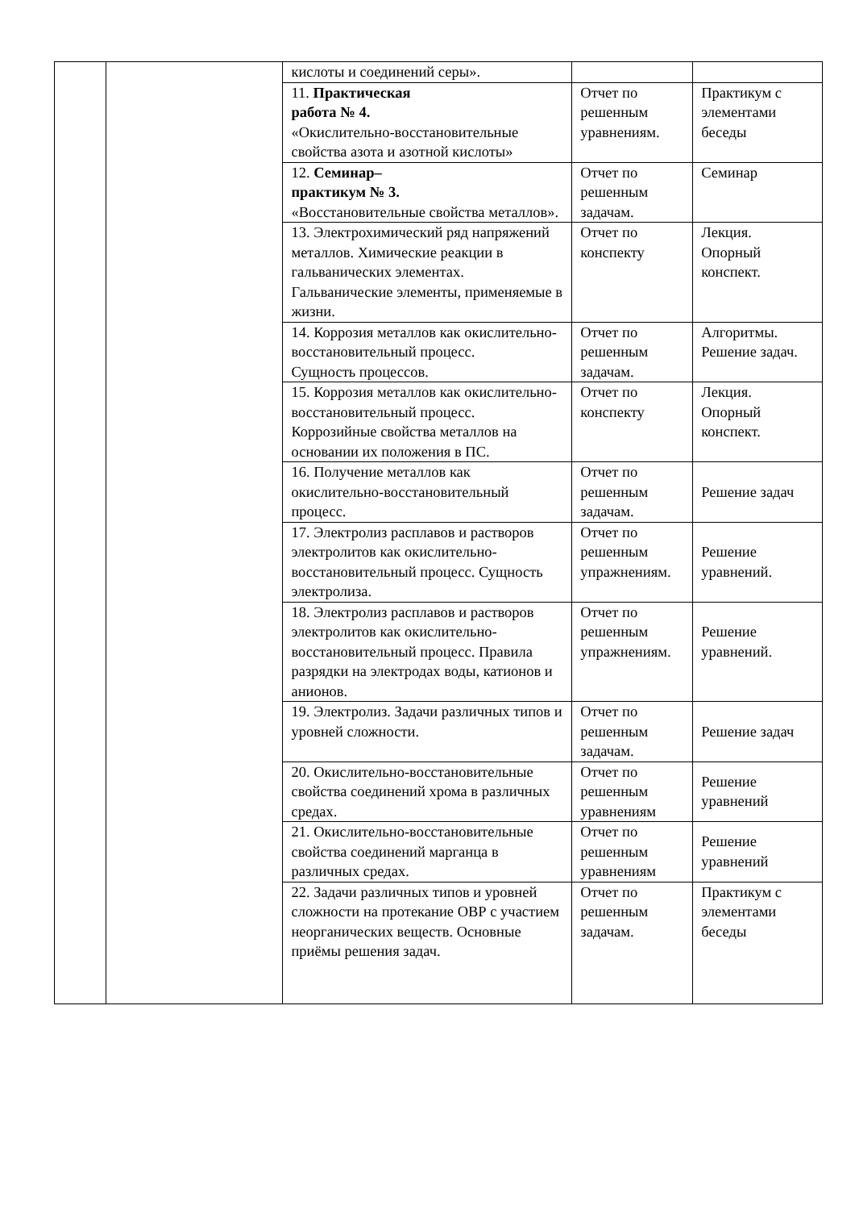| | | кислоты и соединений серы». | | |
| | | 11. Практическая работа № 4. «Окислительно-восстановительные свойства азота и азотной кислоты» | Отчет по решенным уравнениям. | Практикум с элементами беседы |
| | | 12. Семинар– практикум № 3. «Восстановительные свойства металлов». | Отчет по решенным задачам. | Семинар |
| | | 13. Электрохимический ряд напряжений металлов. Химические реакции в гальванических элементах. Гальванические элементы, применяемые в жизни. | Отчет по конспекту | Лекция. Опорный конспект. |
| | | 14. Коррозия металлов как окислительно-восстановительный процесс. Сущность процессов. | Отчет по решенным задачам. | Алгоритмы. Решение задач. |
| | | 15. Коррозия металлов как окислительно-восстановительный процесс. Коррозийные свойства металлов на основании их положения в ПС. | Отчет по конспекту | Лекция. Опорный конспект. |
| | | 16. Получение металлов как окислительно-восстановительный процесс. | Отчет по решенным задачам. | Решение задач |
| | | 17. Электролиз расплавов и растворов электролитов как окислительно-восстановительный процесс. Сущность электролиза. | Отчет по решенным упражнениям. | Решение уравнений. |
| | | 18. Электролиз расплавов и растворов электролитов как окислительно-восстановительный процесс. Правила разрядки на электродах воды, катионов и анионов. | Отчет по решенным упражнениям. | Решение уравнений. |
| | | 19. Электролиз. Задачи различных типов и уровней сложности. | Отчет по решенным задачам. | Решение задач |
| | | 20. Окислительно-восстановительные свойства соединений хрома в различных средах. | Отчет по решенным уравнениям | Решение уравнений |
| | | 21. Окислительно-восстановительные свойства соединений марганца в различных средах. | Отчет по решенным уравнениям | Решение уравнений |
| | | 22. Задачи различных типов и уровней сложности на протекание ОВР с участием неорганических веществ. Основные приёмы решения задач. | Отчет по решенным задачам. | Практикум с элементами беседы |